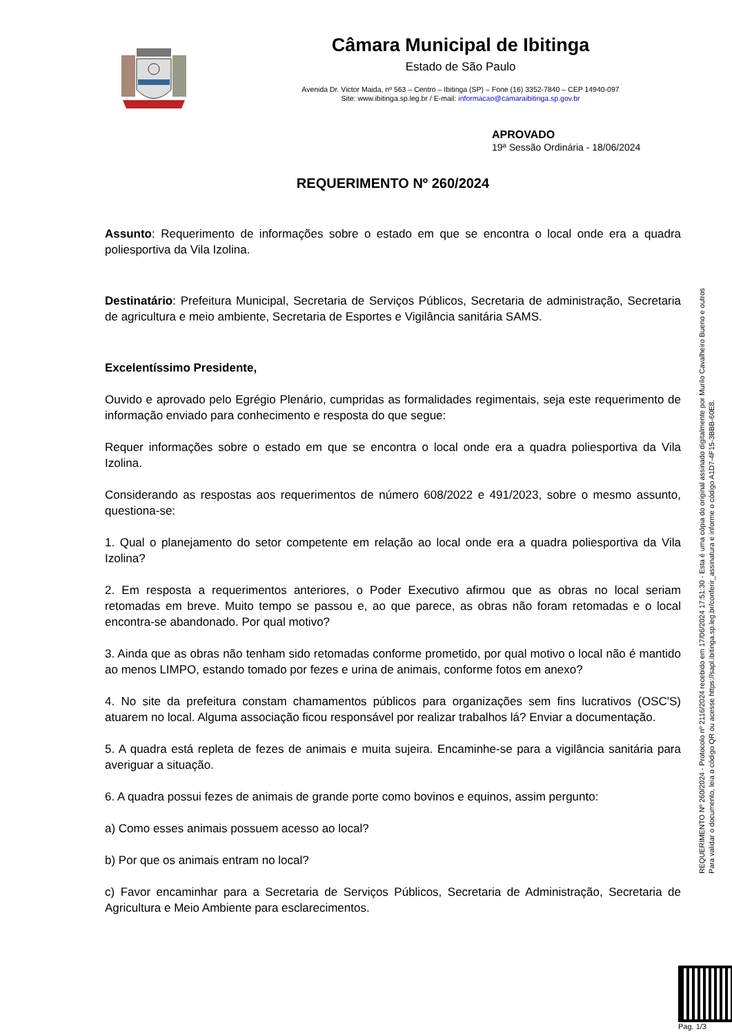Câmara Municipal de Ibitinga
Estado de São Paulo
Avenida Dr. Victor Maida, nº 563 – Centro – Ibitinga (SP) – Fone (16) 3352-7840 – CEP 14940-097
Site: www.ibitinga.sp.leg.br / E-mail: informacao@camaraibitinga.sp.gov.br
APROVADO
19ª Sessão Ordinária - 18/06/2024
REQUERIMENTO Nº 260/2024
Assunto: Requerimento de informações sobre o estado em que se encontra o local onde era a quadra poliesportiva da Vila Izolina.
Destinatário: Prefeitura Municipal, Secretaria de Serviços Públicos, Secretaria de administração, Secretaria de agricultura e meio ambiente, Secretaria de Esportes e Vigilância sanitária SAMS.
Excelentíssimo Presidente,
Ouvido e aprovado pelo Egrégio Plenário, cumpridas as formalidades regimentais, seja este requerimento de informação enviado para conhecimento e resposta do que segue:
Requer informações sobre o estado em que se encontra o local onde era a quadra poliesportiva da Vila Izolina.
Considerando as respostas aos requerimentos de número 608/2022 e 491/2023, sobre o mesmo assunto, questiona-se:
1. Qual o planejamento do setor competente em relação ao local onde era a quadra poliesportiva da Vila Izolina?
2. Em resposta a requerimentos anteriores, o Poder Executivo afirmou que as obras no local seriam retomadas em breve. Muito tempo se passou e, ao que parece, as obras não foram retomadas e o local encontra-se abandonado. Por qual motivo?
3. Ainda que as obras não tenham sido retomadas conforme prometido, por qual motivo o local não é mantido ao menos LIMPO, estando tomado por fezes e urina de animais, conforme fotos em anexo?
4. No site da prefeitura constam chamamentos públicos para organizações sem fins lucrativos (OSC'S) atuarem no local. Alguma associação ficou responsável por realizar trabalhos lá? Enviar a documentação.
5. A quadra está repleta de fezes de animais e muita sujeira. Encaminhe-se para a vigilância sanitária para averiguar a situação.
6. A quadra possui fezes de animais de grande porte como bovinos e equinos, assim pergunto:
a) Como esses animais possuem acesso ao local?
b) Por que os animais entram no local?
c) Favor encaminhar para a Secretaria de Serviços Públicos, Secretaria de Administração, Secretaria de Agricultura e Meio Ambiente para esclarecimentos.
REQUERIMENTO Nº 260/2024 - Protocolo nº 2116/2024 recebido em 17/06/2024 17:51:30 - Esta é uma cópia do original assinado digitalmente por Murilo Cavalheiro Bueno e outros
Para validar o documento, leia o código QR ou acesse https://sapl.ibitinga.sp.leg.br/conferir_assinatura e informe o código A1D7-4F15-3BBB-60E8.
Pag. 1/3